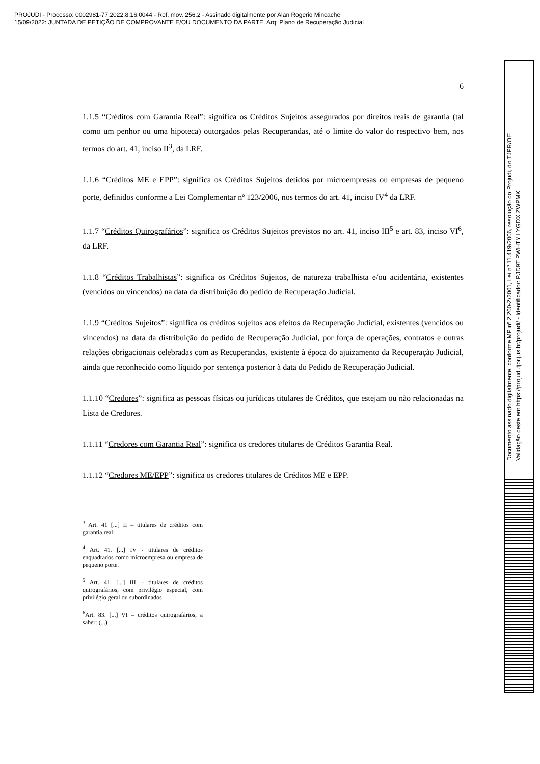PROJUDI - Processo: 0002981-77.2022.8.16.0044 - Ref. mov. 256.2 - Assinado digitalmente por Alan Rogerio Mincache
15/09/2022: JUNTADA DE PETIÇÃO DE COMPROVANTE E/OU DOCUMENTO DA PARTE. Arq: Plano de Recuperação Judicial
Documento assinado digitalmente, conforme MP nº 2.200-2/2001, Lei nº 11.419/2006, resolução do Projudi, do TJPR/OE
Validação deste em https://projudi.tjpr.jus.br/projudi/ - Identificador: PJD9T PWHTY LYGDX ZWPMK
6
1.1.5 “Créditos com Garantia Real”: significa os Créditos Sujeitos assegurados por direitos reais de garantia (tal como um penhor ou uma hipoteca) outorgados pelas Recuperandas, até o limite do valor do respectivo bem, nos termos do art. 41, inciso II<sup>3</sup>, da LRF.
1.1.6 “Créditos ME e EPP”: significa os Créditos Sujeitos detidos por microempresas ou empresas de pequeno porte, definidos conforme a Lei Complementar nº 123/2006, nos termos do art. 41, inciso IV<sup>4</sup> da LRF.
1.1.7 “Créditos Quirografários”: significa os Créditos Sujeitos previstos no art. 41, inciso III<sup>5</sup> e art. 83, inciso VI<sup>6</sup>, da LRF.
1.1.8 “Créditos Trabalhistas”: significa os Créditos Sujeitos, de natureza trabalhista e/ou acidentária, existentes (vencidos ou vincendos) na data da distribuição do pedido de Recuperação Judicial.
1.1.9 “Créditos Sujeitos”: significa os créditos sujeitos aos efeitos da Recuperação Judicial, existentes (vencidos ou vincendos) na data da distribuição do pedido de Recuperação Judicial, por força de operações, contratos e outras relações obrigacionais celebradas com as Recuperandas, existente à época do ajuizamento da Recuperação Judicial, ainda que reconhecido como líquido por sentença posterior à data do Pedido de Recuperação Judicial.
1.1.10 “Credores”: significa as pessoas físicas ou jurídicas titulares de Créditos, que estejam ou não relacionadas na Lista de Credores.
1.1.11 “Credores com Garantia Real”: significa os credores titulares de Créditos Garantia Real.
1.1.12 “Credores ME/EPP”: significa os credores titulares de Créditos ME e EPP.
<sup>3</sup> Art. 41 [...] II – titulares de créditos com garantia real;
<sup>4</sup> Art. 41. [...] IV - titulares de créditos enquadrados como microempresa ou empresa de pequeno porte.
<sup>5</sup> Art. 41. [...] III – titulares de créditos quirografários, com privilégio especial, com privilégio geral ou subordinados.
<sup>6</sup> Art. 83. [...] VI – créditos quirografários, a saber: (...)